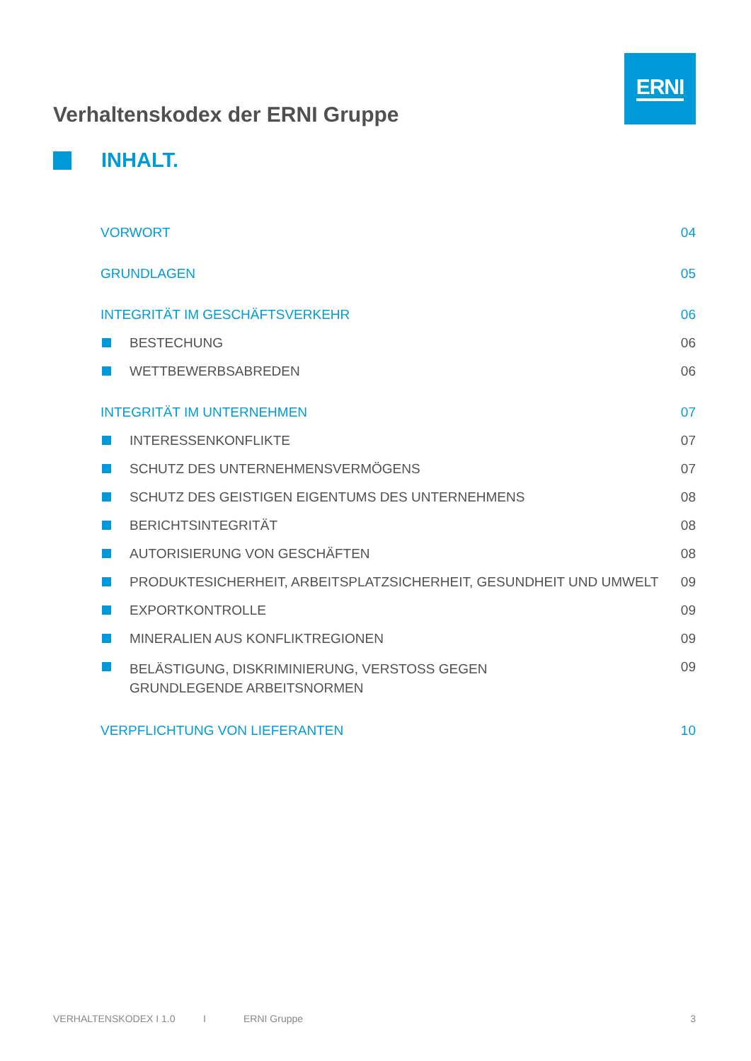ERNI
Verhaltenskodex der ERNI Gruppe
INHALT.
VORWORT 04
GRUNDLAGEN 05
INTEGRITÄT IM GESCHÄFTSVERKEHR 06
BESTECHUNG 06
WETTBEWERBSABREDEN 06
INTEGRITÄT IM UNTERNEHMEN 07
INTERESSENKONFLIKTE 07
SCHUTZ DES UNTERNEHMENSVERMÖGENS 07
SCHUTZ DES GEISTIGEN EIGENTUMS DES UNTERNEHMENS 08
BERICHTSINTEGRITÄT 08
AUTORISIERUNG VON GESCHÄFTEN 08
PRODUKTESICHERHEIT, ARBEITSPLATZSICHERHEIT, GESUNDHEIT UND UMWELT 09
EXPORTKONTROLLE 09
MINERALIEN AUS KONFLIKTREGIONEN 09
BELÄSTIGUNG, DISKRIMINIERUNG, VERSTOSS GEGEN GRUNDLEGENDE ARBEITSNORMEN 09
VERPFLICHTUNG VON LIEFERANTEN 10
VERHALTENSKODEX I 1.0 I ERNI Gruppe 3